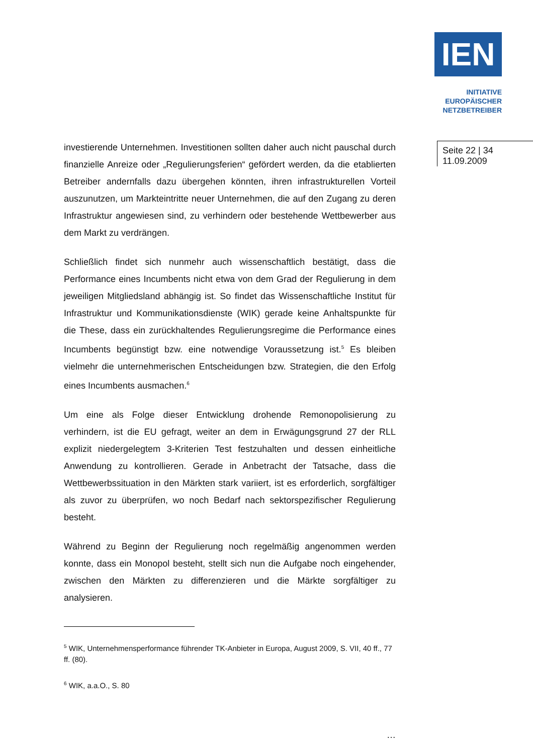IEN
INITIATIVE
EUROPÄISCHER
NETZBETREIBER
Seite 22 | 34
11.09.2009
investierende Unternehmen. Investitionen sollten daher auch nicht pauschal durch finanzielle Anreize oder „Regulierungsferien“ gefördert werden, da die etablierten Betreiber andernfalls dazu übergehen könnten, ihren infrastrukturellen Vorteil auszunutzen, um Markteintritte neuer Unternehmen, die auf den Zugang zu deren Infrastruktur angewiesen sind, zu verhindern oder bestehende Wettbewerber aus dem Markt zu verdrängen.
Schließlich findet sich nunmehr auch wissenschaftlich bestätigt, dass die Performance eines Incumbents nicht etwa von dem Grad der Regulierung in dem jeweiligen Mitgliedsland abhängig ist. So findet das Wissenschaftliche Institut für Infrastruktur und Kommunikationsdienste (WIK) gerade keine Anhaltspunkte für die These, dass ein zurückhaltendes Regulierungsregime die Performance eines Incumbents begünstigt bzw. eine notwendige Voraussetzung ist.<sup>5</sup> Es bleiben vielmehr die unternehmerischen Entscheidungen bzw. Strategien, die den Erfolg eines Incumbents ausmachen.<sup>6</sup>
Um eine als Folge dieser Entwicklung drohende Remonopolisierung zu verhindern, ist die EU gefragt, weiter an dem in Erwägungsgrund 27 der RLL explizit niedergelegtem 3-Kriterien Test festzuhalten und dessen einheitliche Anwendung zu kontrollieren. Gerade in Anbetracht der Tatsache, dass die Wettbewerbssituation in den Märkten stark variiert, ist es erforderlich, sorgfältiger als zuvor zu überprüfen, wo noch Bedarf nach sektorspezifischer Regulierung besteht.
Während zu Beginn der Regulierung noch regelmäßig angenommen werden konnte, dass ein Monopol besteht, stellt sich nun die Aufgabe noch eingehender, zwischen den Märkten zu differenzieren und die Märkte sorgfältiger zu analysieren.
<sup>5</sup> WIK, Unternehmensperformance führender TK-Anbieter in Europa, August 2009, S. VII, 40 ff., 77 ff. (80).
<sup>6</sup> WIK, a.a.O., S. 80
…